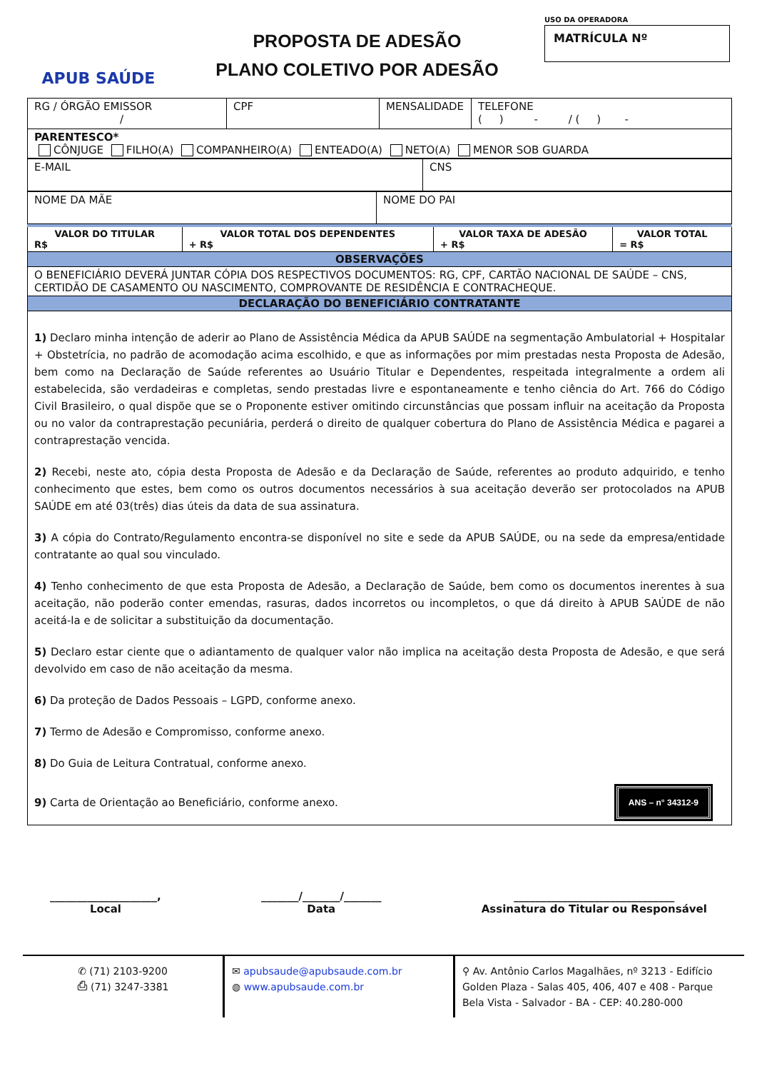APUB SAÚDE
PROPOSTA DE ADESÃO
PLANO COLETIVO POR ADESÃO
USO DA OPERADORA
MATRÍCULA Nº
| RG / ÓRGÃO EMISSOR / | CPF | MENSALIDADE | TELEFONE ( ) - / ( ) - |
| PARENTESCO* CÔNJUGE FILHO(A) COMPANHEIRO(A) ENTEADO(A) NETO(A) MENOR SOB GUARDA | | | |
| E-MAIL | CNS |
| NOME DA MÃE | NOME DO PAI |
| VALOR DO TITULAR R$ | VALOR TOTAL DOS DEPENDENTES + R$ | VALOR TAXA DE ADESÃO + R$ | VALOR TOTAL = R$ |
| OBSERVAÇÕES | | | |
| O BENEFICIÁRIO DEVERÁ JUNTAR CÓPIA DOS RESPECTIVOS DOCUMENTOS: RG, CPF, CARTÃO NACIONAL DE SAÚDE – CNS, CERTIDÃO DE CASAMENTO OU NASCIMENTO, COMPROVANTE DE RESIDÊNCIA E CONTRACHEQUE. | | | |
| DECLARAÇÃO DO BENEFICIÁRIO CONTRATANTE | | | |
| 1) Declaro minha intenção de aderir ao Plano de Assistência Médica da APUB SAÚDE na segmentação Ambulatorial + Hospitalar + Obstetrícia, no padrão de acomodação acima escolhido, e que as informações por mim prestadas nesta Proposta de Adesão, bem como na Declaração de Saúde referentes ao Usuário Titular e Dependentes, respeitada integralmente a ordem ali estabelecida, são verdadeiras e completas, sendo prestadas livre e espontaneamente e tenho ciência do Art. 766 do Código Civil Brasileiro, o qual dispõe que se o Proponente estiver omitindo circunstâncias que possam influir na aceitação da Proposta ou no valor da contraprestação pecuniária, perderá o direito de qualquer cobertura do Plano de Assistência Médica e pagarei a contraprestação vencida. 2) Recebi, neste ato, cópia desta Proposta de Adesão e da Declaração de Saúde, referentes ao produto adquirido, e tenho conhecimento que estes, bem como os outros documentos necessários à sua aceitação deverão ser protocolados na APUB SAÚDE em até 03(três) dias úteis da data de sua assinatura. 3) A cópia do Contrato/Regulamento encontra-se disponível no site e sede da APUB SAÚDE, ou na sede da empresa/entidade contratante ao qual sou vinculado. 4) Tenho conhecimento de que esta Proposta de Adesão, a Declaração de Saúde, bem como os documentos inerentes à sua aceitação, não poderão conter emendas, rasuras, dados incorretos ou incompletos, o que dá direito à APUB SAÚDE de não aceitá-la e de solicitar a substituição da documentação. 5) Declaro estar ciente que o adiantamento de qualquer valor não implica na aceitação desta Proposta de Adesão, e que será devolvido em caso de não aceitação da mesma. 6) Da proteção de Dados Pessoais – LGPD, conforme anexo. 7) Termo de Adesão e Compromisso, conforme anexo. 8) Do Guia de Leitura Contratual, conforme anexo. 9) Carta de Orientação ao Beneficiário, conforme anexo. ANS – n° 34312-9 | | | |
____________________,
Local
_______/_______/_______
Data
______________________________
Assinatura do Titular ou Responsável
✆ (71) 2103-9200
⎙ (71) 3247-3381
✉ apubsaude@apubsaude.com.br
◍ www.apubsaude.com.br
⚲ Av. Antônio Carlos Magalhães, nº 3213 - Edifício Golden Plaza - Salas 405, 406, 407 e 408 - Parque Bela Vista - Salvador - BA - CEP: 40.280-000